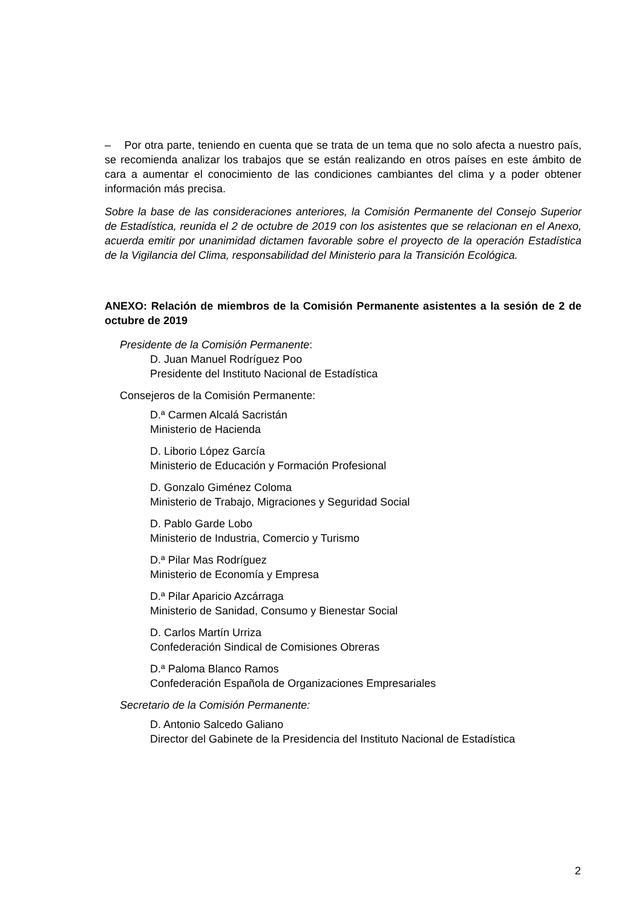– Por otra parte, teniendo en cuenta que se trata de un tema que no solo afecta a nuestro país, se recomienda analizar los trabajos que se están realizando en otros países en este ámbito de cara a aumentar el conocimiento de las condiciones cambiantes del clima y a poder obtener información más precisa.
Sobre la base de las consideraciones anteriores, la Comisión Permanente del Consejo Superior de Estadística, reunida el 2 de octubre de 2019 con los asistentes que se relacionan en el Anexo, acuerda emitir por unanimidad dictamen favorable sobre el proyecto de la operación Estadística de la Vigilancia del Clima, responsabilidad del Ministerio para la Transición Ecológica.
ANEXO: Relación de miembros de la Comisión Permanente asistentes a la sesión de 2 de octubre de 2019
Presidente de la Comisión Permanente:
D. Juan Manuel Rodríguez Poo
Presidente del Instituto Nacional de Estadística
Consejeros de la Comisión Permanente:
D.ª Carmen Alcalá Sacristán
Ministerio de Hacienda
D. Liborio López García
Ministerio de Educación y Formación Profesional
D. Gonzalo Giménez Coloma
Ministerio de Trabajo, Migraciones y Seguridad Social
D. Pablo Garde Lobo
Ministerio de Industria, Comercio y Turismo
D.ª Pilar Mas Rodríguez
Ministerio de Economía y Empresa
D.ª Pilar Aparicio Azcárraga
Ministerio de Sanidad, Consumo y Bienestar Social
D. Carlos Martín Urriza
Confederación Sindical de Comisiones Obreras
D.ª Paloma Blanco Ramos
Confederación Española de Organizaciones Empresariales
Secretario de la Comisión Permanente:
D. Antonio Salcedo Galiano
Director del Gabinete de la Presidencia del Instituto Nacional de Estadística
2